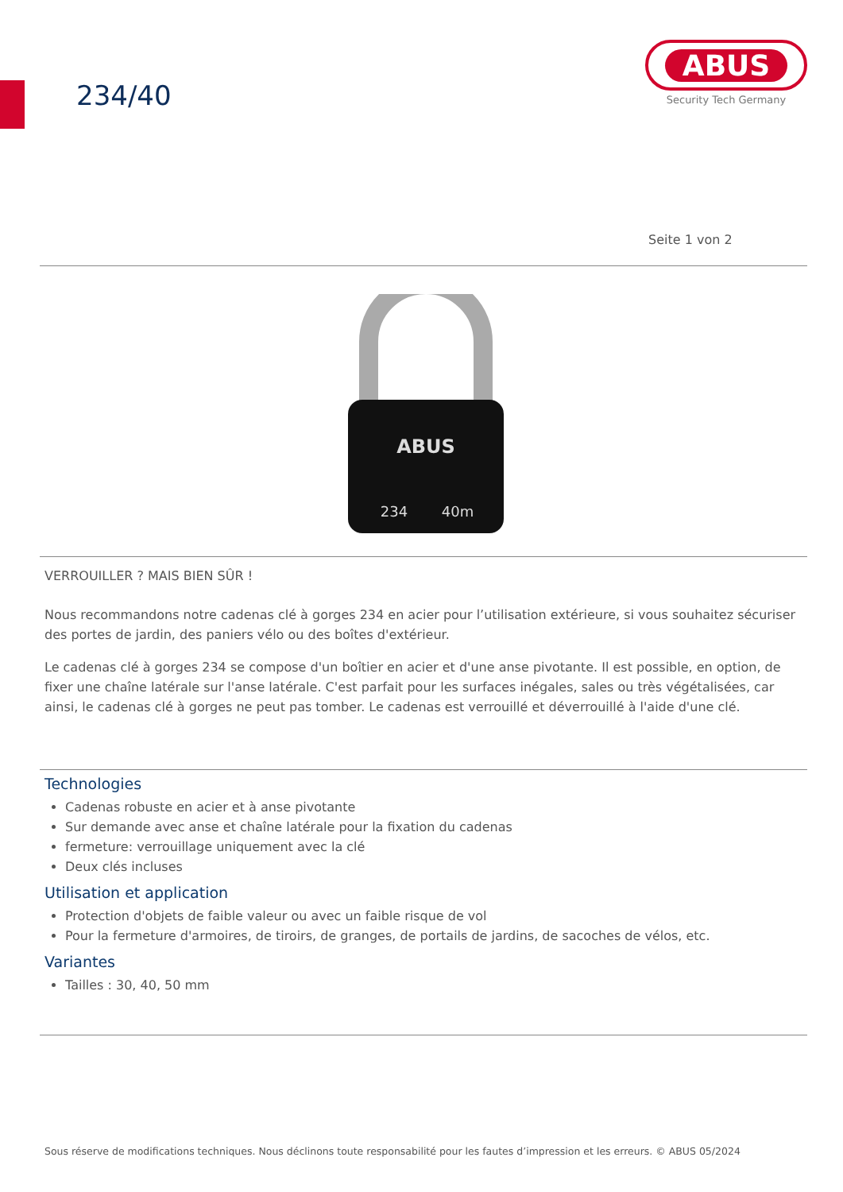234/40
ABUS
Security Tech Germany
Seite 1 von 2
ABUS
234
40m
VERROUILLER ? MAIS BIEN SÛR !
Nous recommandons notre cadenas clé à gorges 234 en acier pour l’utilisation extérieure, si vous souhaitez sécuriser des portes de jardin, des paniers vélo ou des boîtes d'extérieur.
Le cadenas clé à gorges 234 se compose d'un boîtier en acier et d'une anse pivotante. Il est possible, en option, de fixer une chaîne latérale sur l'anse latérale. C'est parfait pour les surfaces inégales, sales ou très végétalisées, car ainsi, le cadenas clé à gorges ne peut pas tomber. Le cadenas est verrouillé et déverrouillé à l'aide d'une clé.
Technologies
Cadenas robuste en acier et à anse pivotante
Sur demande avec anse et chaîne latérale pour la fixation du cadenas
fermeture: verrouillage uniquement avec la clé
Deux clés incluses
Utilisation et application
Protection d'objets de faible valeur ou avec un faible risque de vol
Pour la fermeture d'armoires, de tiroirs, de granges, de portails de jardins, de sacoches de vélos, etc.
Variantes
Tailles : 30, 40, 50 mm
Sous réserve de modifications techniques. Nous déclinons toute responsabilité pour les fautes d’impression et les erreurs. © ABUS 05/2024